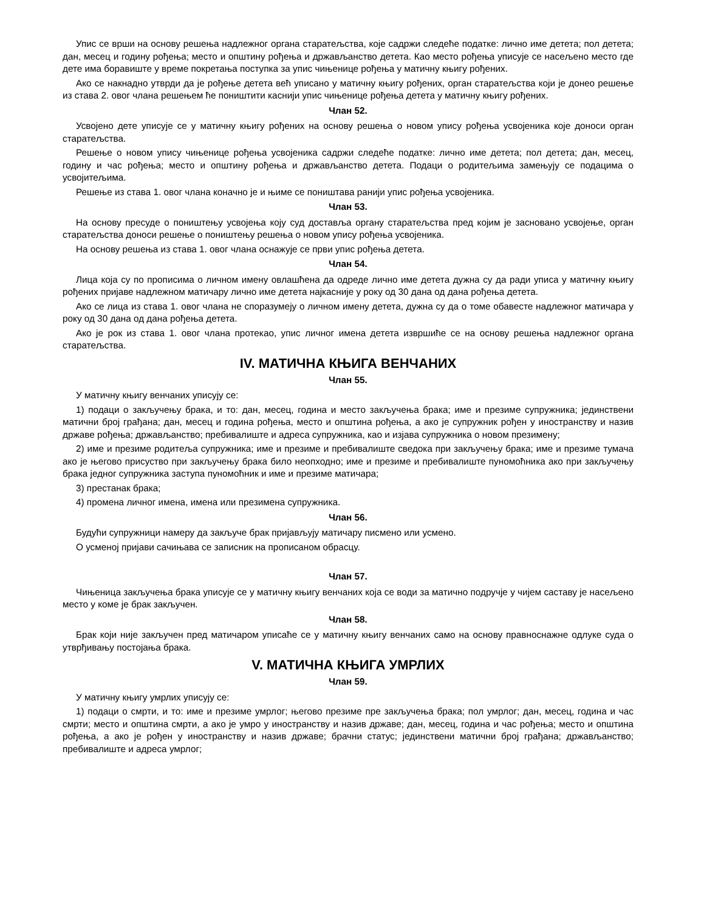Упис се врши на основу решења надлежног органа старатељства, које садржи следеће податке: лично име детета; пол детета; дан, месец и годину рођења; место и општину рођења и држављанство детета. Као место рођења уписује се насељено место где дете има боравиште у време покретања поступка за упис чињенице рођења у матичну књигу рођених.
Ако се накнадно утврди да је рођење детета већ уписано у матичну књигу рођених, орган старатељства који је донео решење из става 2. овог члана решењем ће поништити каснији упис чињенице рођења детета у матичну књигу рођених.
Члан 52.
Усвојено дете уписује се у матичну књигу рођених на основу решења о новом упису рођења усвојеника које доноси орган старатељства.
Решење о новом упису чињенице рођења усвојеника садржи следеће податке: лично име детета; пол детета; дан, месец, годину и час рођења; место и општину рођења и држављанство детета. Подаци о родитељима замењују се подацима о усвојитељима.
Решење из става 1. овог члана коначно је и њиме се поништава ранији упис рођења усвојеника.
Члан 53.
На основу пресуде о поништењу усвојења коју суд доставља органу старатељства пред којим је засновано усвојење, орган старатељства доноси решење о поништењу решења о новом упису рођења усвојеника.
На основу решења из става 1. овог члана оснажује се први упис рођења детета.
Члан 54.
Лица која су по прописима о личном имену овлашћена да одреде лично име детета дужна су да ради уписа у матичну књигу рођених пријаве надлежном матичару лично име детета најкасније у року од 30 дана од дана рођења детета.
Ако се лица из става 1. овог члана не споразумеју о личном имену детета, дужна су да о томе обавесте надлежног матичара у року од 30 дана од дана рођења детета.
Ако је рок из става 1. овог члана протекао, упис личног имена детета извршиће се на основу решења надлежног органа старатељства.
IV. МАТИЧНА КЊИГА ВЕНЧАНИХ
Члан 55.
У матичну књигу венчаних уписују се:
1) подаци о закључењу брака, и то: дан, месец, година и место закључења брака; име и презиме супружника; јединствени матични број грађана; дан, месец и година рођења, место и општина рођења, а ако је супружник рођен у иностранству и назив државе рођења; држављанство; пребивалиште и адреса супружника, као и изјава супружника о новом презимену;
2) име и презиме родитеља супружника; име и презиме и пребивалиште сведока при закључењу брака; име и презиме тумача ако је његово присуство при закључењу брака било неопходно; име и презиме и пребивалиште пуномоћника ако при закључењу брака једног супружника заступа пуномоћник и име и презиме матичара;
3) престанак брака;
4) промена личног имена, имена или презимена супружника.
Члан 56.
Будући супружници намеру да закључе брак пријављују матичару писмено или усмено.
О усменој пријави сачињава се записник на прописаном обрасцу.
Члан 57.
Чињеница закључења брака уписује се у матичну књигу венчаних која се води за матично подручје у чијем саставу је насељено место у коме је брак закључен.
Члан 58.
Брак који није закључен пред матичаром уписаће се у матичну књигу венчаних само на основу правноснажне одлуке суда о утврђивању постојања брака.
V. МАТИЧНА КЊИГА УМРЛИХ
Члан 59.
У матичну књигу умрлих уписују се:
1) подаци о смрти, и то: име и презиме умрлог; његово презиме пре закључења брака; пол умрлог; дан, месец, година и час смрти; место и општина смрти, а ако је умро у иностранству и назив државе; дан, месец, година и час рођења; место и општина рођења, а ако је рођен у иностранству и назив државе; брачни статус; јединствени матични број грађана; држављанство; пребивалиште и адреса умрлог;